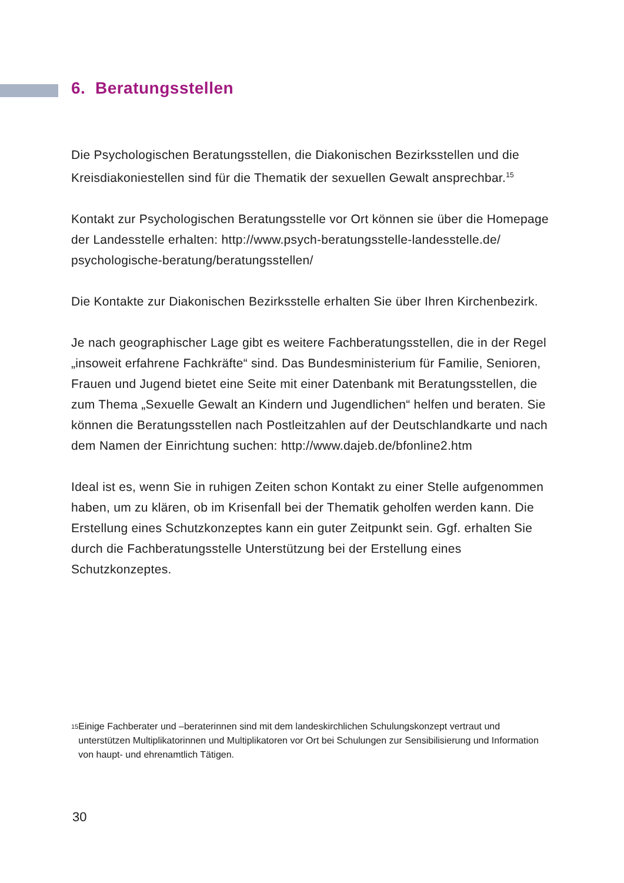6. Beratungsstellen
Die Psychologischen Beratungsstellen, die Diakonischen Bezirksstellen und die Kreisdiakoniestellen sind für die Thematik der sexuellen Gewalt ansprechbar.<sup>15</sup>
Kontakt zur Psychologischen Beratungsstelle vor Ort können sie über die Homepage der Landesstelle erhalten: http://www.psych-beratungsstelle-landesstelle.de/ psychologische-beratung/beratungsstellen/
Die Kontakte zur Diakonischen Bezirksstelle erhalten Sie über Ihren Kirchenbezirk.
Je nach geographischer Lage gibt es weitere Fachberatungsstellen, die in der Regel „insoweit erfahrene Fachkräfte“ sind. Das Bundesministerium für Familie, Senioren, Frauen und Jugend bietet eine Seite mit einer Datenbank mit Beratungsstellen, die zum Thema „Sexuelle Gewalt an Kindern und Jugendlichen“ helfen und beraten. Sie können die Beratungsstellen nach Postleitzahlen auf der Deutschlandkarte und nach dem Namen der Einrichtung suchen: http://www.dajeb.de/bfonline2.htm
Ideal ist es, wenn Sie in ruhigen Zeiten schon Kontakt zu einer Stelle aufgenommen haben, um zu klären, ob im Krisenfall bei der Thematik geholfen werden kann. Die Erstellung eines Schutzkonzeptes kann ein guter Zeitpunkt sein. Ggf. erhalten Sie durch die Fachberatungsstelle Unterstützung bei der Erstellung eines Schutzkonzeptes.
15
Einige Fachberater und –beraterinnen sind mit dem landeskirchlichen Schulungskonzept vertraut und unterstützen Multiplikatorinnen und Multiplikatoren vor Ort bei Schulungen zur Sensibilisierung und Information von haupt- und ehrenamtlich Tätigen.
30